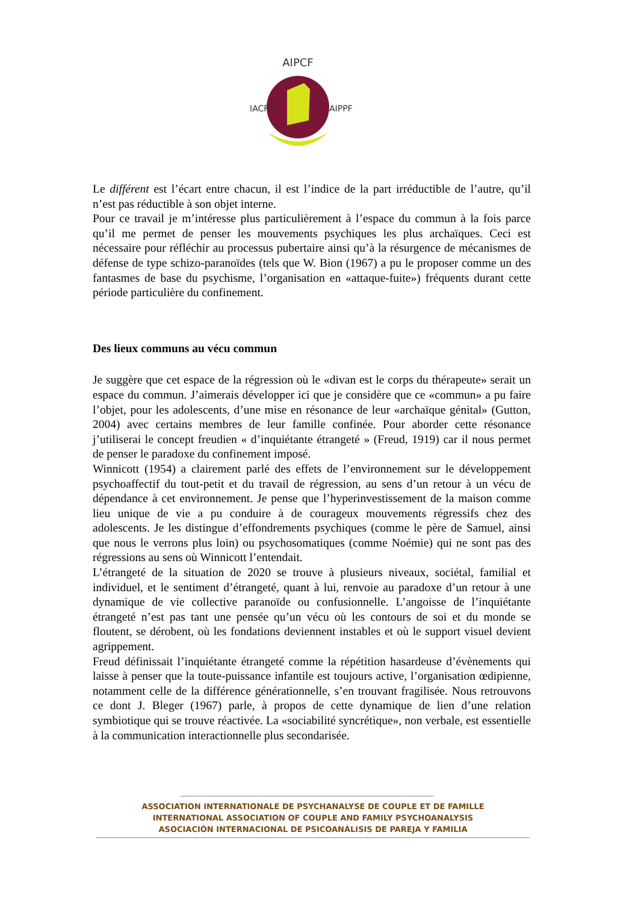AIPCF
IACFP
AIPPF
Le différent est l’écart entre chacun, il est l’indice de la part irréductible de l’autre, qu’il n’est pas réductible à son objet interne.
Pour ce travail je m’intéresse plus particulièrement à l’espace du commun à la fois parce qu’il me permet de penser les mouvements psychiques les plus archaïques. Ceci est nécessaire pour réfléchir au processus pubertaire ainsi qu’à la résurgence de mécanismes de défense de type schizo-paranoïdes (tels que W. Bion (1967) a pu le proposer comme un des fantasmes de base du psychisme, l’organisation en «attaque-fuite») fréquents durant cette période particulière du confinement.
Des lieux communs au vécu commun
Je suggère que cet espace de la régression où le «divan est le corps du thérapeute» serait un espace du commun. J’aimerais développer ici que je considère que ce «commun» a pu faire l’objet, pour les adolescents, d’une mise en résonance de leur «archaïque génital» (Gutton, 2004) avec certains membres de leur famille confinée. Pour aborder cette résonance j’utiliserai le concept freudien « d’inquiétante étrangeté » (Freud, 1919) car il nous permet de penser le paradoxe du confinement imposé.
Winnicott (1954) a clairement parlé des effets de l’environnement sur le développement psychoaffectif du tout-petit et du travail de régression, au sens d’un retour à un vécu de dépendance à cet environnement. Je pense que l’hyperinvestissement de la maison comme lieu unique de vie a pu conduire à de courageux mouvements régressifs chez des adolescents. Je les distingue d’effondrements psychiques (comme le père de Samuel, ainsi que nous le verrons plus loin) ou psychosomatiques (comme Noémie) qui ne sont pas des régressions au sens où Winnicott l’entendait.
L’étrangeté de la situation de 2020 se trouve à plusieurs niveaux, sociétal, familial et individuel, et le sentiment d’étrangeté, quant à lui, renvoie au paradoxe d’un retour à une dynamique de vie collective paranoïde ou confusionnelle. L’angoisse de l’inquiétante étrangeté n’est pas tant une pensée qu’un vécu où les contours de soi et du monde se floutent, se dérobent, où les fondations deviennent instables et où le support visuel devient agrippement.
Freud définissait l’inquiétante étrangeté comme la répétition hasardeuse d’évènements qui laisse à penser que la toute-puissance infantile est toujours active, l’organisation œdipienne, notamment celle de la différence générationnelle, s’en trouvant fragilisée. Nous retrouvons ce dont J. Bleger (1967) parle, à propos de cette dynamique de lien d’une relation symbiotique qui se trouve réactivée. La «sociabilité syncrétique», non verbale, est essentielle à la communication interactionnelle plus secondarisée.
ASSOCIATION INTERNATIONALE DE PSYCHANALYSE DE COUPLE ET DE FAMILLE
INTERNATIONAL ASSOCIATION OF COUPLE AND FAMILY PSYCHOANALYSIS
ASOCIACIÓN INTERNACIONAL DE PSICOANÁLISIS DE PAREJA Y FAMILIA